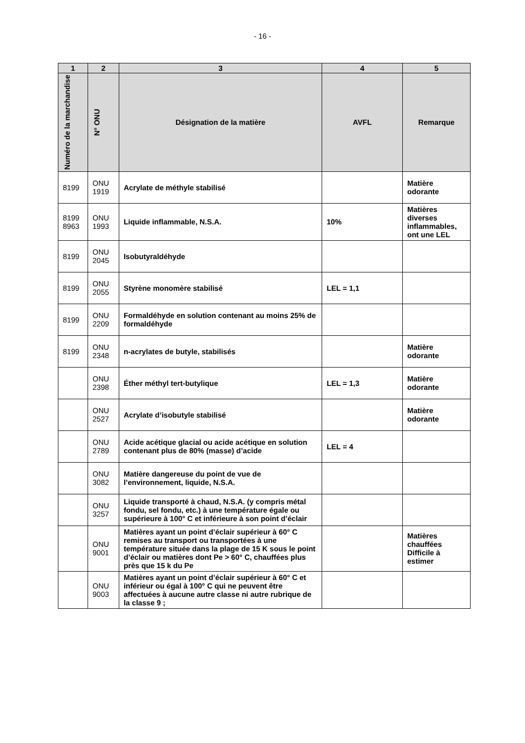- 16 -
| 1 | 2 | 3 | 4 | 5 |
| --- | --- | --- | --- | --- |
| Numéro de la marchandise | N° ONU | Désignation de la matière | AVFL | Remarque |
| 8199 | ONU 1919 | Acrylate de méthyle stabilisé | | Matière odorante |
| 8199 8963 | ONU 1993 | Liquide inflammable, N.S.A. | 10% | Matières diverses inflammables, ont une LEL |
| 8199 | ONU 2045 | Isobutyraldéhyde | | |
| 8199 | ONU 2055 | Styrène monomère stabilisé | LEL = 1,1 | |
| 8199 | ONU 2209 | Formaldéhyde en solution contenant au moins 25% de formaldéhyde | | |
| 8199 | ONU 2348 | n-acrylates de butyle, stabilisés | | Matière odorante |
| | ONU 2398 | Éther méthyl tert-butylique | LEL = 1,3 | Matière odorante |
| | ONU 2527 | Acrylate d’isobutyle stabilisé | | Matière odorante |
| | ONU 2789 | Acide acétique glacial ou acide acétique en solution contenant plus de 80% (masse) d’acide | LEL = 4 | |
| | ONU 3082 | Matière dangereuse du point de vue de l’environnement, liquide, N.S.A. | | |
| | ONU 3257 | Liquide transporté à chaud, N.S.A. (y compris métal fondu, sel fondu, etc.) à une température égale ou supérieure à 100° C et inférieure à son point d’éclair | | |
| | ONU 9001 | Matières ayant un point d’éclair supérieur à 60° C remises au transport ou transportées à une température située dans la plage de 15 K sous le point d’éclair ou matières dont Pe > 60° C, chauffées plus près que 15 k du Pe | | Matières chauffées Difficile à estimer |
| | ONU 9003 | Matières ayant un point d’éclair supérieur à 60° C et inférieur ou égal à 100° C qui ne peuvent être affectuées à aucune autre classe ni autre rubrique de la classe 9 ; | | |